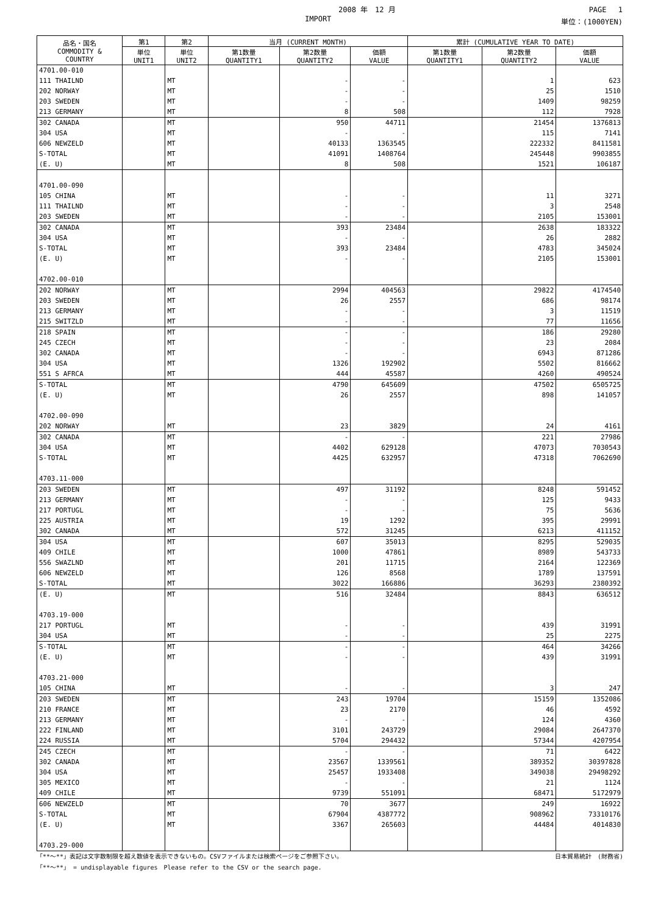2008 年　12 月 PAGE　 1
IMPORT 単位：(1000YEN)
| 品名・国名 COMMODITY & COUNTRY | 第1 | 第2 | 当月 (CURRENT MONTH) | | | 累計 (CUMULATIVE YEAR TO DATE) | | |
| --- | --- | --- | --- | --- | --- | --- | --- | --- |
| | 単位 UNIT1 | 単位 UNIT2 | 第1数量 QUANTITY1 | 第2数量 QUANTITY2 | 価額 VALUE | 第1数量 QUANTITY1 | 第2数量 QUANTITY2 | 価額 VALUE |
| 4701.00-010 | | | | | | | | |
| 111 THAILND | | MT | | - | - | | 1 | 623 |
| 202 NORWAY | | MT | | - | - | | 25 | 1510 |
| 203 SWEDEN | | MT | | - | - | | 1409 | 98259 |
| 213 GERMANY | | MT | | 8 | 508 | | 112 | 7928 |
| 302 CANADA | | MT | | 950 | 44711 | | 21454 | 1376813 |
| 304 USA | | MT | | - | - | | 115 | 7141 |
| 606 NEWZELD | | MT | | 40133 | 1363545 | | 222332 | 8411581 |
| S-TOTAL | | MT | | 41091 | 1408764 | | 245448 | 9903855 |
| (E. U) | | MT | | 8 | 508 | | 1521 | 106187 |
| 4701.00-090 | | | | | | | | |
| 105 CHINA | | MT | | - | - | | 11 | 3271 |
| 111 THAILND | | MT | | - | - | | 3 | 2548 |
| 203 SWEDEN | | MT | | - | - | | 2105 | 153001 |
| 302 CANADA | | MT | | 393 | 23484 | | 2638 | 183322 |
| 304 USA | | MT | | - | - | | 26 | 2882 |
| S-TOTAL | | MT | | 393 | 23484 | | 4783 | 345024 |
| (E. U) | | MT | | - | - | | 2105 | 153001 |
| 4702.00-010 | | | | | | | | |
| 202 NORWAY | | MT | | 2994 | 404563 | | 29822 | 4174540 |
| 203 SWEDEN | | MT | | 26 | 2557 | | 686 | 98174 |
| 213 GERMANY | | MT | | - | - | | 3 | 11519 |
| 215 SWITZLD | | MT | | - | - | | 77 | 11656 |
| 218 SPAIN | | MT | | - | - | | 186 | 29280 |
| 245 CZECH | | MT | | - | - | | 23 | 2084 |
| 302 CANADA | | MT | | - | - | | 6943 | 871286 |
| 304 USA | | MT | | 1326 | 192902 | | 5502 | 816662 |
| 551 S AFRCA | | MT | | 444 | 45587 | | 4260 | 490524 |
| S-TOTAL | | MT | | 4790 | 645609 | | 47502 | 6505725 |
| (E. U) | | MT | | 26 | 2557 | | 898 | 141057 |
| 4702.00-090 | | | | | | | | |
| 202 NORWAY | | MT | | 23 | 3829 | | 24 | 4161 |
| 302 CANADA | | MT | | - | - | | 221 | 27986 |
| 304 USA | | MT | | 4402 | 629128 | | 47073 | 7030543 |
| S-TOTAL | | MT | | 4425 | 632957 | | 47318 | 7062690 |
| 4703.11-000 | | | | | | | | |
| 203 SWEDEN | | MT | | 497 | 31192 | | 8248 | 591452 |
| 213 GERMANY | | MT | | - | - | | 125 | 9433 |
| 217 PORTUGL | | MT | | - | - | | 75 | 5636 |
| 225 AUSTRIA | | MT | | 19 | 1292 | | 395 | 29991 |
| 302 CANADA | | MT | | 572 | 31245 | | 6213 | 411152 |
| 304 USA | | MT | | 607 | 35013 | | 8295 | 529035 |
| 409 CHILE | | MT | | 1000 | 47861 | | 8989 | 543733 |
| 556 SWAZLND | | MT | | 201 | 11715 | | 2164 | 122369 |
| 606 NEWZELD | | MT | | 126 | 8568 | | 1789 | 137591 |
| S-TOTAL | | MT | | 3022 | 166886 | | 36293 | 2380392 |
| (E. U) | | MT | | 516 | 32484 | | 8843 | 636512 |
| 4703.19-000 | | | | | | | | |
| 217 PORTUGL | | MT | | - | - | | 439 | 31991 |
| 304 USA | | MT | | - | - | | 25 | 2275 |
| S-TOTAL | | MT | | - | - | | 464 | 34266 |
| (E. U) | | MT | | - | - | | 439 | 31991 |
| 4703.21-000 | | | | | | | | |
| 105 CHINA | | MT | | - | - | | 3 | 247 |
| 203 SWEDEN | | MT | | 243 | 19704 | | 15159 | 1352086 |
| 210 FRANCE | | MT | | 23 | 2170 | | 46 | 4592 |
| 213 GERMANY | | MT | | - | - | | 124 | 4360 |
| 222 FINLAND | | MT | | 3101 | 243729 | | 29084 | 2647370 |
| 224 RUSSIA | | MT | | 5704 | 294432 | | 57344 | 4207954 |
| 245 CZECH | | MT | | - | - | | 71 | 6422 |
| 302 CANADA | | MT | | 23567 | 1339561 | | 389352 | 30397828 |
| 304 USA | | MT | | 25457 | 1933408 | | 349038 | 29498292 |
| 305 MEXICO | | MT | | - | - | | 21 | 1124 |
| 409 CHILE | | MT | | 9739 | 551091 | | 68471 | 5172979 |
| 606 NEWZELD | | MT | | 70 | 3677 | | 249 | 16922 |
| S-TOTAL | | MT | | 67904 | 4387772 | | 908962 | 73310176 |
| (E. U) | | MT | | 3367 | 265603 | | 44484 | 4014830 |
| 4703.29-000 | | | | | | | | |
「**～**」表記は文字数制限を超え数値を表示できないもの。CSVファイルまたは検索ページをご参照下さい。 日本貿易統計　(財務省)
「**～**」 = undisplayable figures　Please refer to the CSV or the search page.